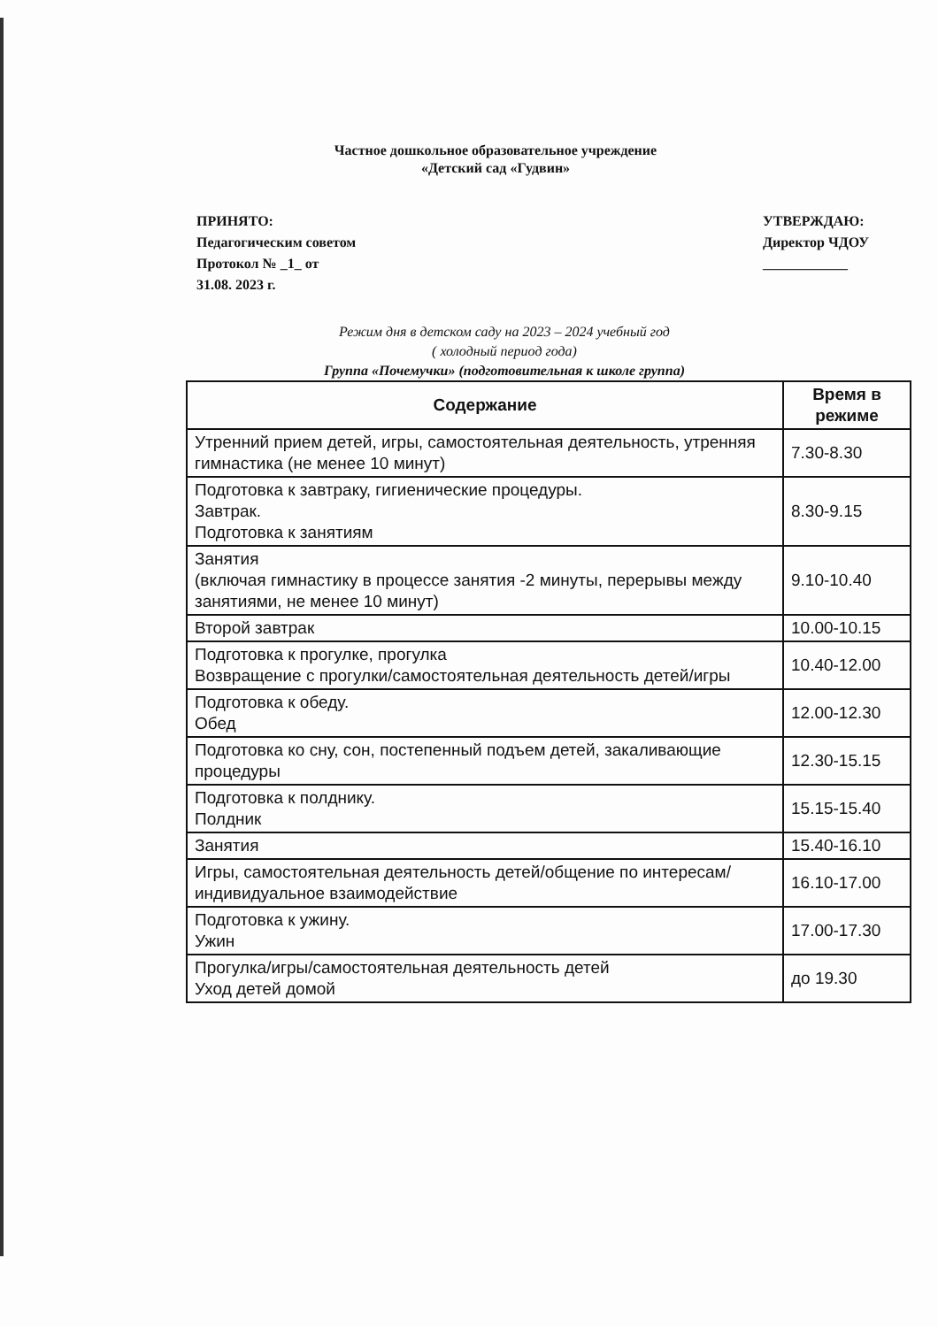Частное дошкольное образовательное учреждение
«Детский сад «Гудвин»
ПРИНЯТО:
Педагогическим советом
Протокол № _1_ от
31.08. 2023 г.
УТВЕРЖДАЮ:
Директор ЧДОУ
____________
Режим дня в детском саду на 2023 – 2024 учебный год
( холодный период года)
Группа «Почемучки» (подготовительная к школе группа)
| Содержание | Время в режиме |
| --- | --- |
| Утренний прием детей, игры, самостоятельная деятельность, утренняя гимнастика (не менее 10 минут) | 7.30-8.30 |
| Подготовка к завтраку, гигиенические процедуры. Завтрак. Подготовка к занятиям | 8.30-9.15 |
| Занятия (включая гимнастику в процессе занятия -2 минуты, перерывы между занятиями, не менее 10 минут) | 9.10-10.40 |
| Второй завтрак | 10.00-10.15 |
| Подготовка к прогулке, прогулка Возвращение с прогулки/самостоятельная деятельность детей/игры | 10.40-12.00 |
| Подготовка к обеду. Обед | 12.00-12.30 |
| Подготовка ко сну, сон, постепенный подъем детей, закаливающие процедуры | 12.30-15.15 |
| Подготовка к полднику. Полдник | 15.15-15.40 |
| Занятия | 15.40-16.10 |
| Игры, самостоятельная деятельность детей/общение по интересам/индивидуальное взаимодействие | 16.10-17.00 |
| Подготовка к ужину. Ужин | 17.00-17.30 |
| Прогулка/игры/самостоятельная деятельность детей Уход детей домой | до 19.30 |